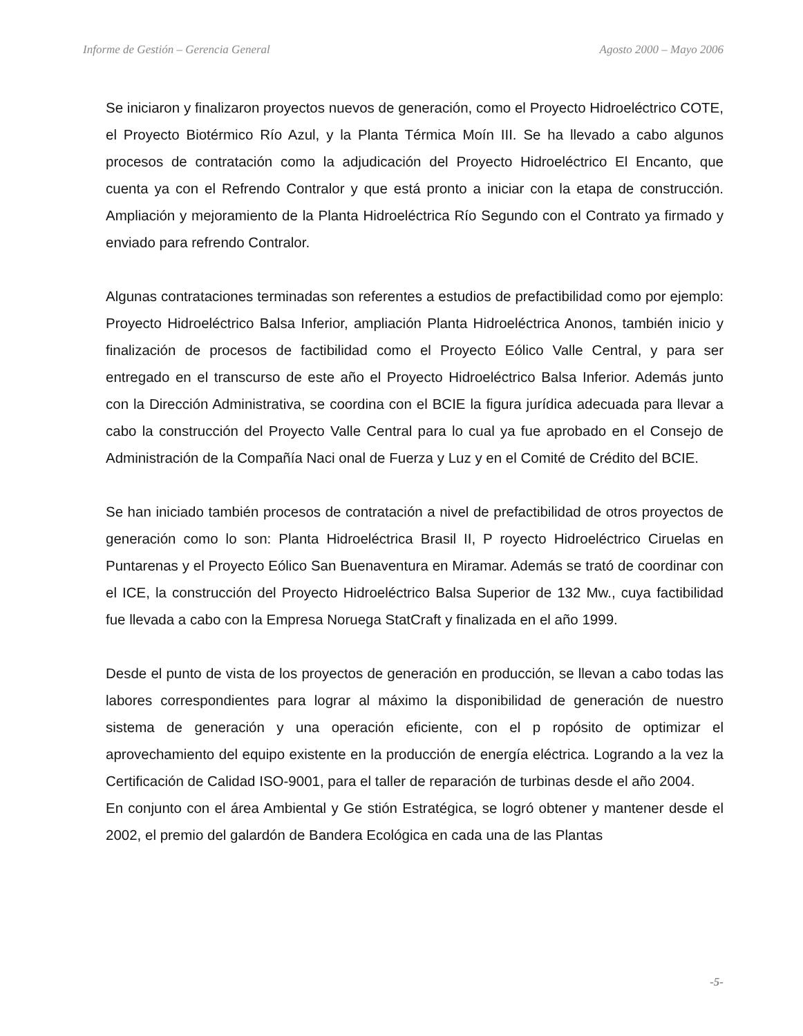Informe de Gestión – Gerencia General Agosto 2000 – Mayo 2006
Se iniciaron y finalizaron proyectos nuevos de generación, como el Proyecto Hidroeléctrico COTE, el Proyecto Biotérmico Río Azul, y la Planta Térmica Moín III. Se ha llevado a cabo algunos procesos de contratación como la adjudicación del Proyecto Hidroeléctrico El Encanto, que cuenta ya con el Refrendo Contralor y que está pronto a iniciar con la etapa de construcción. Ampliación y mejoramiento de la Planta Hidroeléctrica Río Segundo con el Contrato ya firmado y enviado para refrendo Contralor.
Algunas contrataciones terminadas son referentes a estudios de prefactibilidad como por ejemplo: Proyecto Hidroeléctrico Balsa Inferior, ampliación Planta Hidroeléctrica Anonos, también inicio y finalización de procesos de factibilidad como el Proyecto Eólico Valle Central, y para ser entregado en el transcurso de este año el Proyecto Hidroeléctrico Balsa Inferior. Además junto con la Dirección Administrativa, se coordina con el BCIE la figura jurídica adecuada para llevar a cabo la construcción del Proyecto Valle Central para lo cual ya fue aprobado en el Consejo de Administración de la Compañía Naci onal de Fuerza y Luz y en el Comité de Crédito del BCIE.
Se han iniciado también procesos de contratación a nivel de prefactibilidad de otros proyectos de generación como lo son: Planta Hidroeléctrica Brasil II, P royecto Hidroeléctrico Ciruelas en Puntarenas y el Proyecto Eólico San Buenaventura en Miramar. Además se trató de coordinar con el ICE, la construcción del Proyecto Hidroeléctrico Balsa Superior de 132 Mw., cuya factibilidad fue llevada a cabo con la Empresa Noruega StatCraft y finalizada en el año 1999.
Desde el punto de vista de los proyectos de generación en producción, se llevan a cabo todas las labores correspondientes para lograr al máximo la disponibilidad de generación de nuestro sistema de generación y una operación eficiente, con el p ropósito de optimizar el aprovechamiento del equipo existente en la producción de energía eléctrica. Logrando a la vez la Certificación de Calidad ISO-9001, para el taller de reparación de turbinas desde el año 2004.
En conjunto con el área Ambiental y Ge stión Estratégica, se logró obtener y mantener desde el 2002, el premio del galardón de Bandera Ecológica en cada una de las Plantas
-5-